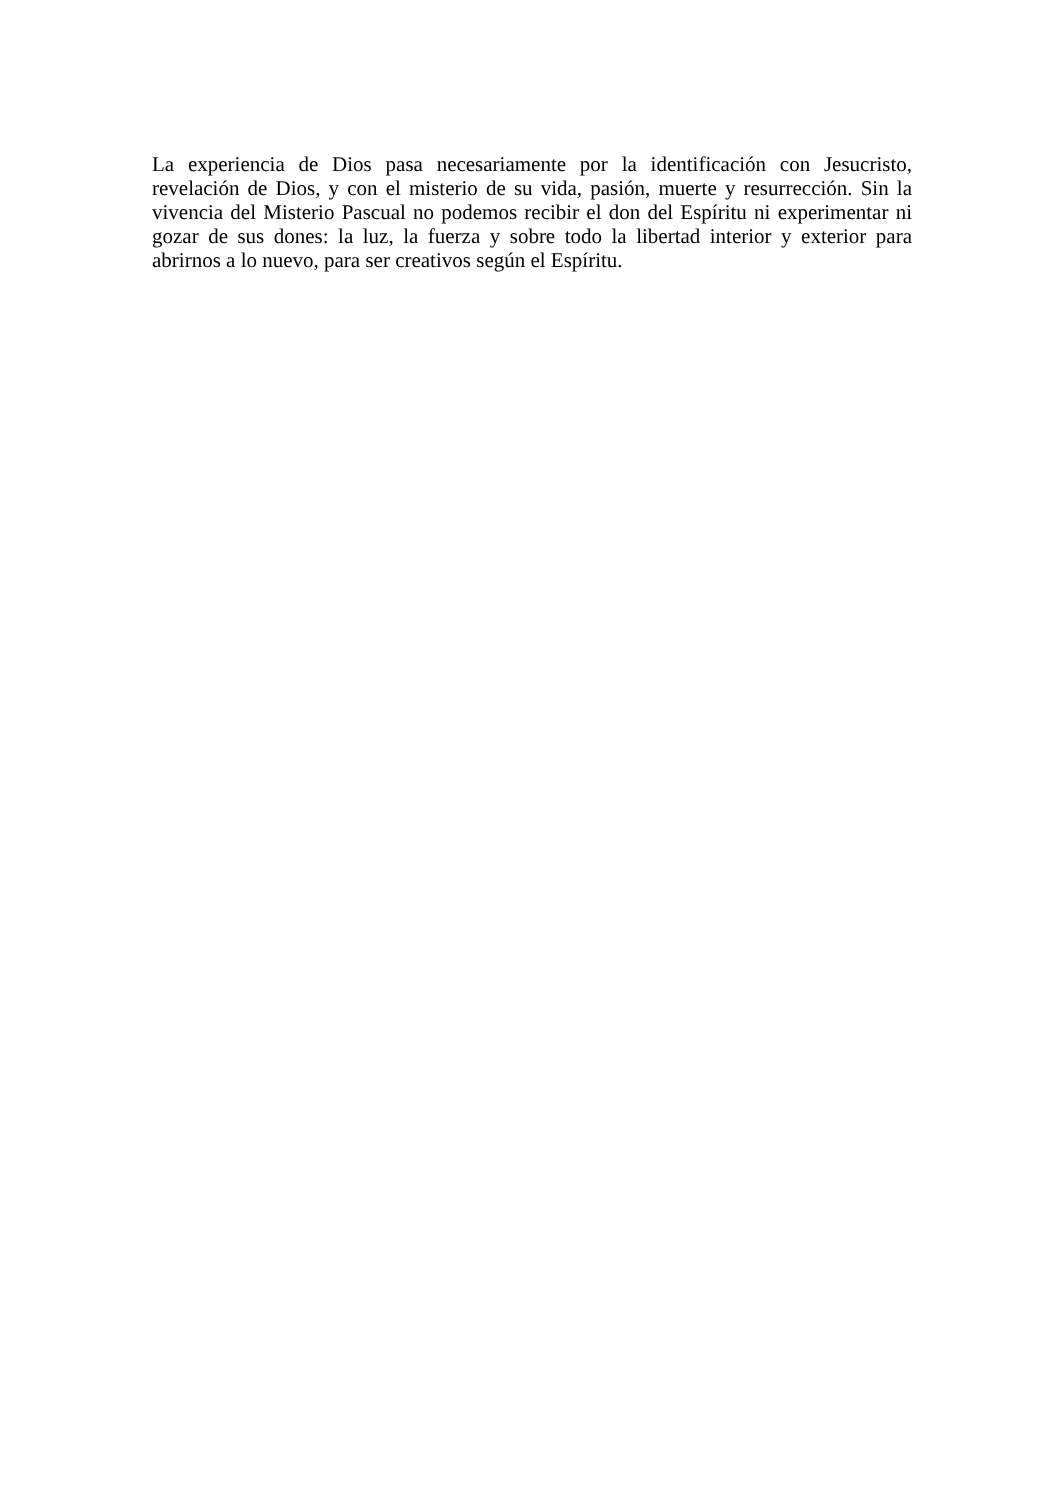La experiencia de Dios pasa necesariamente por la identificación con Jesucristo, revelación de Dios, y con el misterio de su vida, pasión, muerte y resurrección. Sin la vivencia del Misterio Pascual no podemos recibir el don del Espíritu ni experimentar ni gozar de sus dones: la luz, la fuerza y sobre todo la libertad interior y exterior para abrirnos a lo nuevo, para ser creativos según el Espíritu.